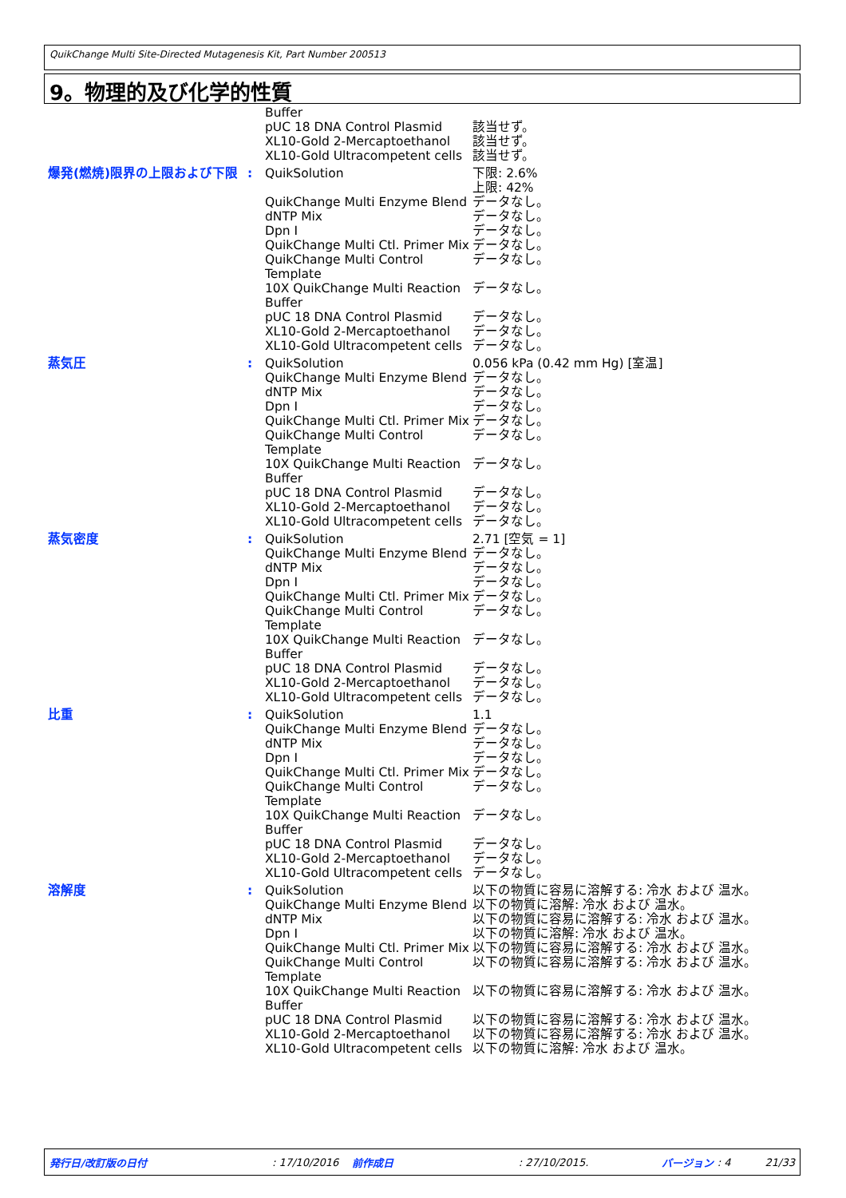QuikChange Multi Site-Directed Mutagenesis Kit, Part Number 200513
9。物理的及び化学的性質
| | | Buffer | |
| | | pUC 18 DNA Control Plasmid | 該当せず。 |
| | | XL10-Gold 2-Mercaptoethanol | 該当せず。 |
| | | XL10-Gold Ultracompetent cells | 該当せず。 |
| 爆発(燃焼)限界の上限および下限 | : | QuikSolution | 下限: 2.6% 上限: 42% |
| | | QuikChange Multi Enzyme Blend | データなし。 |
| | | dNTP Mix | データなし。 |
| | | Dpn I | データなし。 |
| | | QuikChange Multi Ctl. Primer Mix | データなし。 |
| | | QuikChange Multi Control Template | データなし。 |
| | | 10X QuikChange Multi Reaction Buffer | データなし。 |
| | | pUC 18 DNA Control Plasmid | データなし。 |
| | | XL10-Gold 2-Mercaptoethanol | データなし。 |
| | | XL10-Gold Ultracompetent cells | データなし。 |
| 蒸気圧 | : | QuikSolution | 0.056 kPa (0.42 mm Hg) [室温] |
| | | QuikChange Multi Enzyme Blend | データなし。 |
| | | dNTP Mix | データなし。 |
| | | Dpn I | データなし。 |
| | | QuikChange Multi Ctl. Primer Mix | データなし。 |
| | | QuikChange Multi Control Template | データなし。 |
| | | 10X QuikChange Multi Reaction Buffer | データなし。 |
| | | pUC 18 DNA Control Plasmid | データなし。 |
| | | XL10-Gold 2-Mercaptoethanol | データなし。 |
| | | XL10-Gold Ultracompetent cells | データなし。 |
| 蒸気密度 | : | QuikSolution | 2.71 [空気 = 1] |
| | | QuikChange Multi Enzyme Blend | データなし。 |
| | | dNTP Mix | データなし。 |
| | | Dpn I | データなし。 |
| | | QuikChange Multi Ctl. Primer Mix | データなし。 |
| | | QuikChange Multi Control Template | データなし。 |
| | | 10X QuikChange Multi Reaction Buffer | データなし。 |
| | | pUC 18 DNA Control Plasmid | データなし。 |
| | | XL10-Gold 2-Mercaptoethanol | データなし。 |
| | | XL10-Gold Ultracompetent cells | データなし。 |
| 比重 | : | QuikSolution | 1.1 |
| | | QuikChange Multi Enzyme Blend | データなし。 |
| | | dNTP Mix | データなし。 |
| | | Dpn I | データなし。 |
| | | QuikChange Multi Ctl. Primer Mix | データなし。 |
| | | QuikChange Multi Control Template | データなし。 |
| | | 10X QuikChange Multi Reaction Buffer | データなし。 |
| | | pUC 18 DNA Control Plasmid | データなし。 |
| | | XL10-Gold 2-Mercaptoethanol | データなし。 |
| | | XL10-Gold Ultracompetent cells | データなし。 |
| 溶解度 | : | QuikSolution | 以下の物質に容易に溶解する: 冷水 および 温水。 |
| | | QuikChange Multi Enzyme Blend | 以下の物質に溶解: 冷水 および 温水。 |
| | | dNTP Mix | 以下の物質に容易に溶解する: 冷水 および 温水。 |
| | | Dpn I | 以下の物質に溶解: 冷水 および 温水。 |
| | | QuikChange Multi Ctl. Primer Mix | 以下の物質に容易に溶解する: 冷水 および 温水。 |
| | | QuikChange Multi Control Template | 以下の物質に容易に溶解する: 冷水 および 温水。 |
| | | 10X QuikChange Multi Reaction Buffer | 以下の物質に容易に溶解する: 冷水 および 温水。 |
| | | pUC 18 DNA Control Plasmid | 以下の物質に容易に溶解する: 冷水 および 温水。 |
| | | XL10-Gold 2-Mercaptoethanol | 以下の物質に容易に溶解する: 冷水 および 温水。 |
| | | XL10-Gold Ultracompetent cells | 以下の物質に溶解: 冷水 および 温水。 |
発行日/改訂版の日付: 17/10/2016 前作成日: 27/10/2015. バージョン: 4 21/33